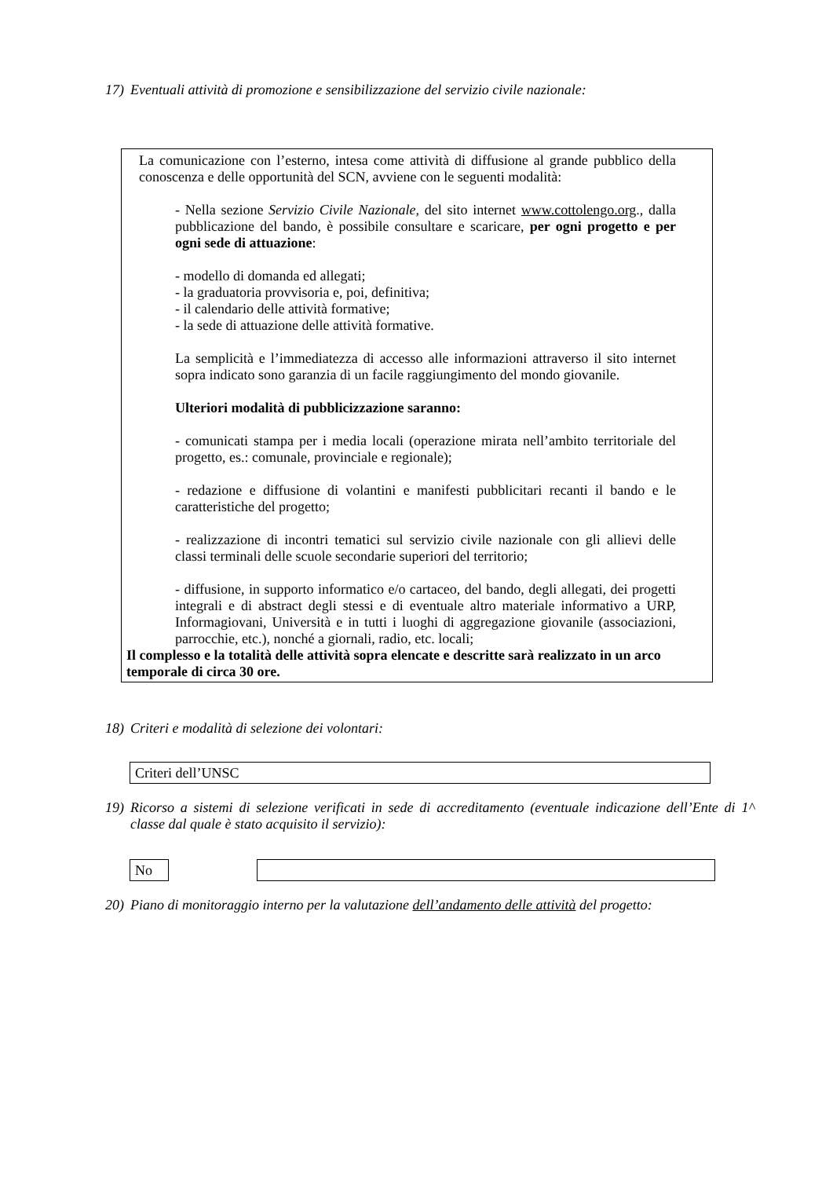17) Eventuali attività di promozione e sensibilizzazione del servizio civile nazionale:
La comunicazione con l’esterno, intesa come attività di diffusione al grande pubblico della conoscenza e delle opportunità del SCN, avviene con le seguenti modalità:
- Nella sezione Servizio Civile Nazionale, del sito internet www.cottolengo.org., dalla pubblicazione del bando, è possibile consultare e scaricare, per ogni progetto e per ogni sede di attuazione:
- modello di domanda ed allegati;
- la graduatoria provvisoria e, poi, definitiva;
- il calendario delle attività formative;
- la sede di attuazione delle attività formative.
La semplicità e l’immediatezza di accesso alle informazioni attraverso il sito internet sopra indicato sono garanzia di un facile raggiungimento del mondo giovanile.
Ulteriori modalità di pubblicizzazione saranno:
- comunicati stampa per i media locali (operazione mirata nell’ambito territoriale del progetto, es.: comunale, provinciale e regionale);
- redazione e diffusione di volantini e manifesti pubblicitari recanti il bando e le caratteristiche del progetto;
- realizzazione di incontri tematici sul servizio civile nazionale con gli allievi delle classi terminali delle scuole secondarie superiori del territorio;
- diffusione, in supporto informatico e/o cartaceo, del bando, degli allegati, dei progetti integrali e di abstract degli stessi e di eventuale altro materiale informativo a URP, Informagiovani, Università e in tutti i luoghi di aggregazione giovanile (associazioni, parrocchie, etc.), nonché a giornali, radio, etc. locali;
Il complesso e la totalità delle attività sopra elencate e descritte sarà realizzato in un arco temporale di circa 30 ore.
18) Criteri e modalità di selezione dei volontari:
Criteri dell’UNSC
19) Ricorso a sistemi di selezione verificati in sede di accreditamento (eventuale indicazione dell’Ente di 1^ classe dal quale è stato acquisito il servizio):
No
20) Piano di monitoraggio interno per la valutazione dell’andamento delle attività del progetto: